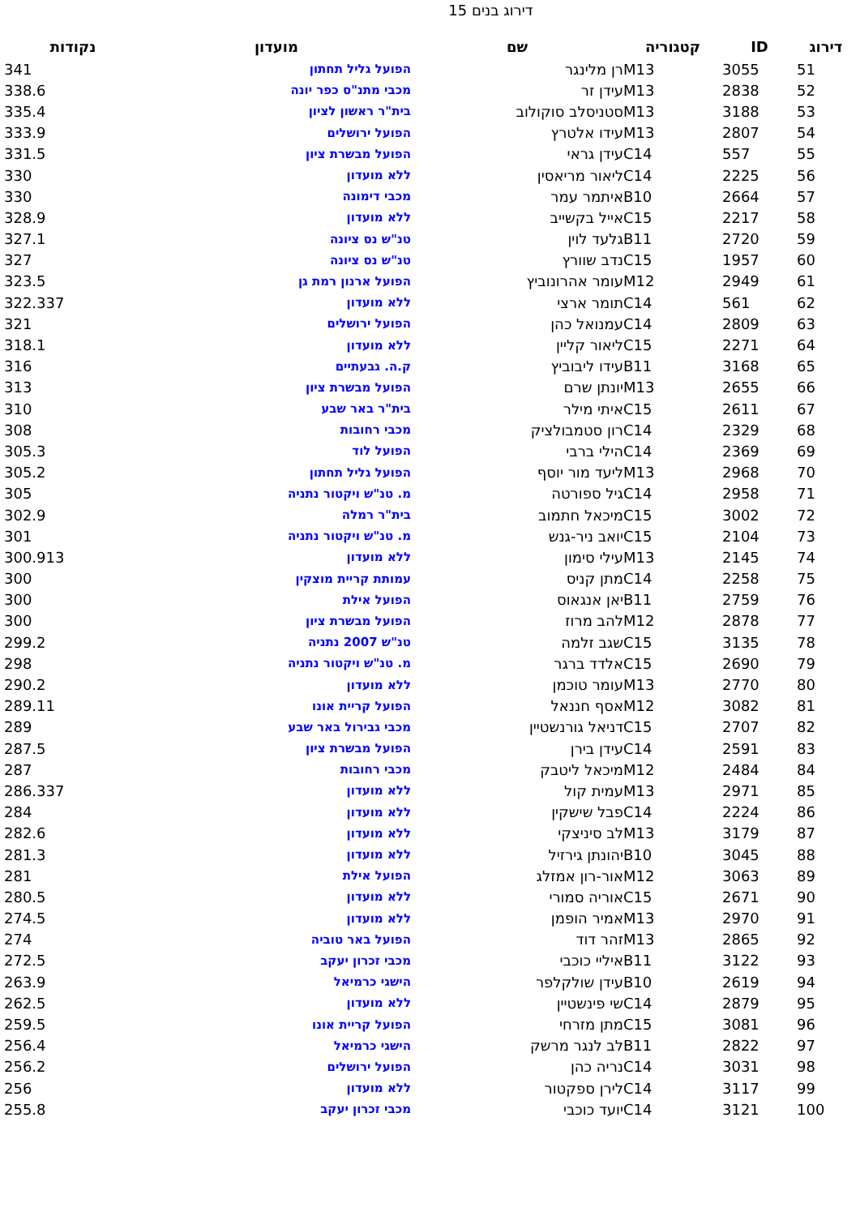דירוג בנים 15
| דירוג | ID | קטגוריה | שם | מועדון | נקודות |
| --- | --- | --- | --- | --- | --- |
| 51 | 3055 | M13 | רן מלינגר | הפועל גליל תחתון | 341 |
| 52 | 2838 | M13 | עידן זר | מכבי מתנ"ס כפר יונה | 338.6 |
| 53 | 3188 | M13 | סטניסלב סוקולוב | בית"ר ראשון לציון | 335.4 |
| 54 | 2807 | M13 | עידו אלטרץ | הפועל ירושלים | 333.9 |
| 55 | 557 | C14 | עידן גראי | הפועל מבשרת ציון | 331.5 |
| 56 | 2225 | C14 | ליאור מריאסין | ללא מועדון | 330 |
| 57 | 2664 | B10 | איתמר עמר | מכבי דימונה | 330 |
| 58 | 2217 | C15 | אייל בקשייב | ללא מועדון | 328.9 |
| 59 | 2720 | B11 | גלעד לוין | טנ"ש נס ציונה | 327.1 |
| 60 | 1957 | C15 | נדב שוורץ | טנ"ש נס ציונה | 327 |
| 61 | 2949 | M12 | עומר אהרונוביץ | הפועל ארנון רמת גן | 323.5 |
| 62 | 561 | C14 | תומר ארצי | ללא מועדון | 322.337 |
| 63 | 2809 | C14 | עמנואל כהן | הפועל ירושלים | 321 |
| 64 | 2271 | C15 | ליאור קליין | ללא מועדון | 318.1 |
| 65 | 3168 | B11 | עידו ליבוביץ | ק.ה. גבעתיים | 316 |
| 66 | 2655 | M13 | יונתן שרם | הפועל מבשרת ציון | 313 |
| 67 | 2611 | C15 | איתי מילר | בית"ר באר שבע | 310 |
| 68 | 2329 | C14 | רון סטמבולציק | מכבי רחובות | 308 |
| 69 | 2369 | C14 | הילי ברבי | הפועל לוד | 305.3 |
| 70 | 2968 | M13 | ליעד מור יוסף | הפועל גליל תחתון | 305.2 |
| 71 | 2958 | C14 | גיל ספורטה | מ. טנ"ש ויקטור נתניה | 305 |
| 72 | 3002 | C15 | מיכאל חתמוב | בית"ר רמלה | 302.9 |
| 73 | 2104 | C15 | יואב ניר-גנש | מ. טנ"ש ויקטור נתניה | 301 |
| 74 | 2145 | M13 | עילי סימון | ללא מועדון | 300.913 |
| 75 | 2258 | C14 | מתן קניס | עמותת קריית מוצקין | 300 |
| 76 | 2759 | B11 | יאן אנגאוס | הפועל אילת | 300 |
| 77 | 2878 | M12 | להב מרוז | הפועל מבשרת ציון | 300 |
| 78 | 3135 | C15 | שגב זלמה | טנ"ש 2007 נתניה | 299.2 |
| 79 | 2690 | C15 | אלדד ברגר | מ. טנ"ש ויקטור נתניה | 298 |
| 80 | 2770 | M13 | עומר טוכמן | ללא מועדון | 290.2 |
| 81 | 3082 | M12 | אסף חננאל | הפועל קריית אונו | 289.11 |
| 82 | 2707 | C15 | דניאל גורנשטיין | מכבי גבירול באר שבע | 289 |
| 83 | 2591 | C14 | עידן בירן | הפועל מבשרת ציון | 287.5 |
| 84 | 2484 | M12 | מיכאל ליטבק | מכבי רחובות | 287 |
| 85 | 2971 | M13 | עמית קול | ללא מועדון | 286.337 |
| 86 | 2224 | C14 | פבל שישקין | ללא מועדון | 284 |
| 87 | 3179 | M13 | לב סיניצקי | ללא מועדון | 282.6 |
| 88 | 3045 | B10 | יהונתן גירזיל | ללא מועדון | 281.3 |
| 89 | 3063 | M12 | אור-רון אמזלג | הפועל אילת | 281 |
| 90 | 2671 | C15 | אוריה סמורי | ללא מועדון | 280.5 |
| 91 | 2970 | M13 | אמיר הופמן | ללא מועדון | 274.5 |
| 92 | 2865 | M13 | זהר דוד | הפועל באר טוביה | 274 |
| 93 | 3122 | B11 | איליי כוכבי | מכבי זכרון יעקב | 272.5 |
| 94 | 2619 | B10 | עידן שולקלפר | הישגי כרמיאל | 263.9 |
| 95 | 2879 | C14 | שי פינשטיין | ללא מועדון | 262.5 |
| 96 | 3081 | C15 | מתן מזרחי | הפועל קריית אונו | 259.5 |
| 97 | 2822 | B11 | לב לנגר מרשק | הישגי כרמיאל | 256.4 |
| 98 | 3031 | C14 | נריה כהן | הפועל ירושלים | 256.2 |
| 99 | 3117 | C14 | לירן ספקטור | ללא מועדון | 256 |
| 100 | 3121 | C14 | יועד כוכבי | מכבי זכרון יעקב | 255.8 |